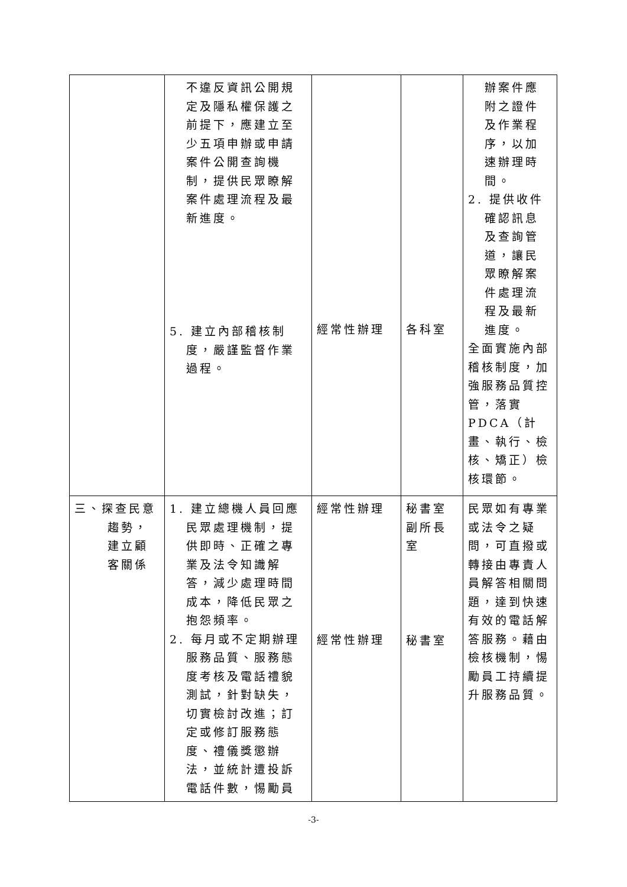| | 不違反資訊公開規定及隱私權保護之前提下，應建立至少五項申辦或申請案件公開查詢機制，提供民眾瞭解案件處理流程及最新進度。 5. 建立內部稽核制度，嚴謹監督作業過程。 | 經常性辦理 | 各科室 | 辦案件應附之證件及作業程序，以加速辦理時間。 2. 提供收件確認訊息及查詢管道，讓民眾瞭解案件處理流程及最新進度。 全面實施內部稽核制度，加強服務品質控管，落實 PDCA（計畫、執行、檢核、矯正）檢核環節。 |
| 三、探查民意趨勢，建立顧客關係 | 1. 建立總機人員回應民眾處理機制，提供即時、正確之專業及法令知識解答，減少處理時間成本，降低民眾之抱怨頻率。 2. 每月或不定期辦理服務品質、服務態度考核及電話禮貌測試，針對缺失，切實檢討改進；訂定或修訂服務態度、禮儀獎懲辦法，並統計遭投訴電話件數，惕勵員 | 經常性辦理 經常性辦理 | 秘書室 副所長室 秘書室 | 民眾如有專業或法令之疑問，可直撥或轉接由專責人員解答相關問題，達到快速有效的電話解答服務。藉由檢核機制，惕勵員工持續提升服務品質。 |
-3-